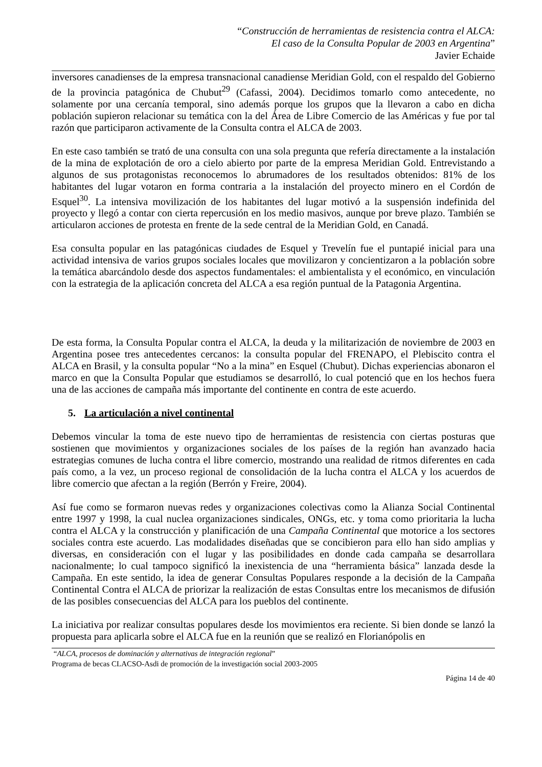“Construcción de herramientas de resistencia contra el ALCA:
El caso de la Consulta Popular de 2003 en Argentina”
Javier Echaide
inversores canadienses de la empresa transnacional canadiense Meridian Gold, con el respaldo del Gobierno de la provincia patagónica de Chubut<sup>29</sup> (Cafassi, 2004). Decidimos tomarlo como antecedente, no solamente por una cercanía temporal, sino además porque los grupos que la llevaron a cabo en dicha población supieron relacionar su temática con la del Área de Libre Comercio de las Américas y fue por tal razón que participaron activamente de la Consulta contra el ALCA de 2003.
En este caso también se trató de una consulta con una sola pregunta que refería directamente a la instalación de la mina de explotación de oro a cielo abierto por parte de la empresa Meridian Gold. Entrevistando a algunos de sus protagonistas reconocemos lo abrumadores de los resultados obtenidos: 81% de los habitantes del lugar votaron en forma contraria a la instalación del proyecto minero en el Cordón de Esquel<sup>30</sup>. La intensiva movilización de los habitantes del lugar motivó a la suspensión indefinida del proyecto y llegó a contar con cierta repercusión en los medio masivos, aunque por breve plazo. También se articularon acciones de protesta en frente de la sede central de la Meridian Gold, en Canadá.
Esa consulta popular en las patagónicas ciudades de Esquel y Trevelín fue el puntapié inicial para una actividad intensiva de varios grupos sociales locales que movilizaron y concientizaron a la población sobre la temática abarcándolo desde dos aspectos fundamentales: el ambientalista y el económico, en vinculación con la estrategia de la aplicación concreta del ALCA a esa región puntual de la Patagonia Argentina.
De esta forma, la Consulta Popular contra el ALCA, la deuda y la militarización de noviembre de 2003 en Argentina posee tres antecedentes cercanos: la consulta popular del FRENAPO, el Plebiscito contra el ALCA en Brasil, y la consulta popular “No a la mina” en Esquel (Chubut). Dichas experiencias abonaron el marco en que la Consulta Popular que estudiamos se desarrolló, lo cual potenció que en los hechos fuera una de las acciones de campaña más importante del continente en contra de este acuerdo.
5. La articulación a nivel continental
Debemos vincular la toma de este nuevo tipo de herramientas de resistencia con ciertas posturas que sostienen que movimientos y organizaciones sociales de los países de la región han avanzado hacia estrategias comunes de lucha contra el libre comercio, mostrando una realidad de ritmos diferentes en cada país como, a la vez, un proceso regional de consolidación de la lucha contra el ALCA y los acuerdos de libre comercio que afectan a la región (Berrón y Freire, 2004).
Así fue como se formaron nuevas redes y organizaciones colectivas como la Alianza Social Continental entre 1997 y 1998, la cual nuclea organizaciones sindicales, ONGs, etc. y toma como prioritaria la lucha contra el ALCA y la construcción y planificación de una Campaña Continental que motorice a los sectores sociales contra este acuerdo. Las modalidades diseñadas que se concibieron para ello han sido amplias y diversas, en consideración con el lugar y las posibilidades en donde cada campaña se desarrollara nacionalmente; lo cual tampoco significó la inexistencia de una “herramienta básica” lanzada desde la Campaña. En este sentido, la idea de generar Consultas Populares responde a la decisión de la Campaña Continental Contra el ALCA de priorizar la realización de estas Consultas entre los mecanismos de difusión de las posibles consecuencias del ALCA para los pueblos del continente.
La iniciativa por realizar consultas populares desde los movimientos era reciente. Si bien donde se lanzó la propuesta para aplicarla sobre el ALCA fue en la reunión que se realizó en Florianópolis en
“ALCA, procesos de dominación y alternativas de integración regional”
Programa de becas CLACSO-Asdi de promoción de la investigación social 2003-2005
Página 14 de 40